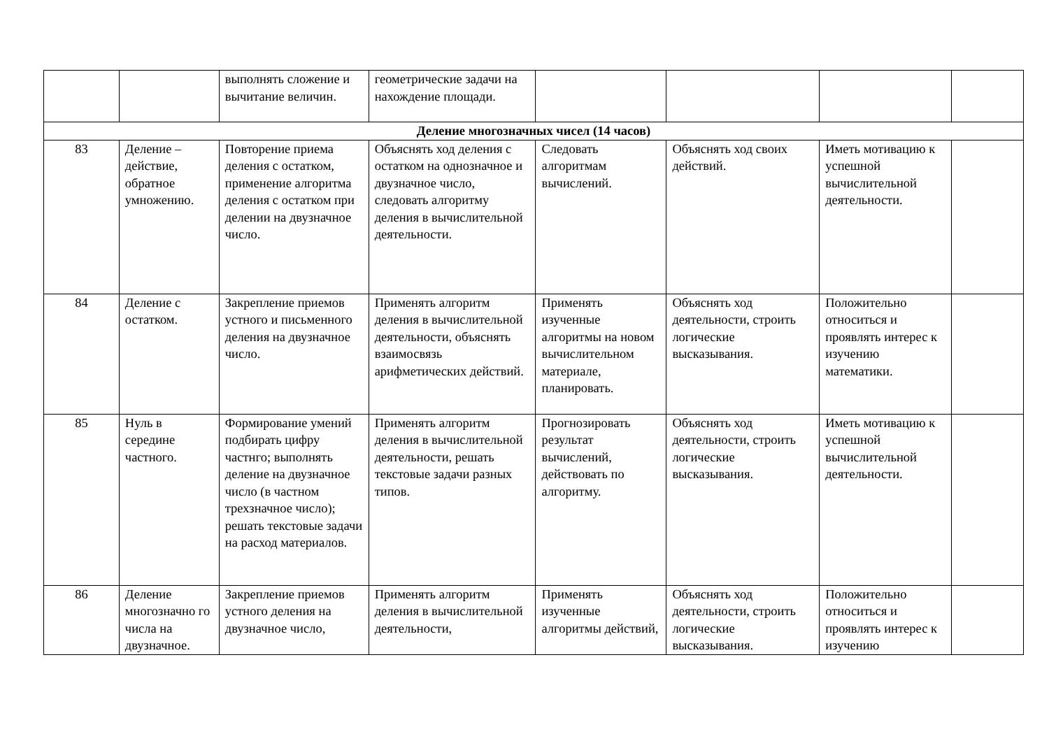| | | выполнять сложение и вычитание величин. | геометрические задачи на нахождение площади. | | | | |
| Деление многозначных чисел (14 часов) | | | | | | | |
| 83 | Деление – действие, обратное умножению. | Повторение приема деления с остатком, применение алгоритма деления с остатком при делении на двузначное число. | Объяснять ход деления с остатком на однозначное и двузначное число, следовать алгоритму деления в вычислительной деятельности. | Следовать алгоритмам вычислений. | Объяснять ход своих действий. | Иметь мотивацию к успешной вычислительной деятельности. | |
| 84 | Деление с остатком. | Закрепление приемов устного и письменного деления на двузначное число. | Применять алгоритм деления в вычислительной деятельности, объяснять взаимосвязь арифметических действий. | Применять изученные алгоритмы на новом вычислительном материале, планировать. | Объяснять ход деятельности, строить логические высказывания. | Положительно относиться и проявлять интерес к изучению математики. | |
| 85 | Нуль в середине частного. | Формирование умений подбирать цифру частнго; выполнять деление на двузначное число (в частном трехзначное число); решать текстовые задачи на расход материалов. | Применять алгоритм деления в вычислительной деятельности, решать текстовые задачи разных типов. | Прогнозировать результат вычислений, действовать по алгоритму. | Объяснять ход деятельности, строить логические высказывания. | Иметь мотивацию к успешной вычислительной деятельности. | |
| 86 | Деление многозначно го числа на двузначное. | Закрепление приемов устного деления на двузначное число, | Применять алгоритм деления в вычислительной деятельности, | Применять изученные алгоритмы действий, | Объяснять ход деятельности, строить логические высказывания. | Положительно относиться и проявлять интерес к изучению | |